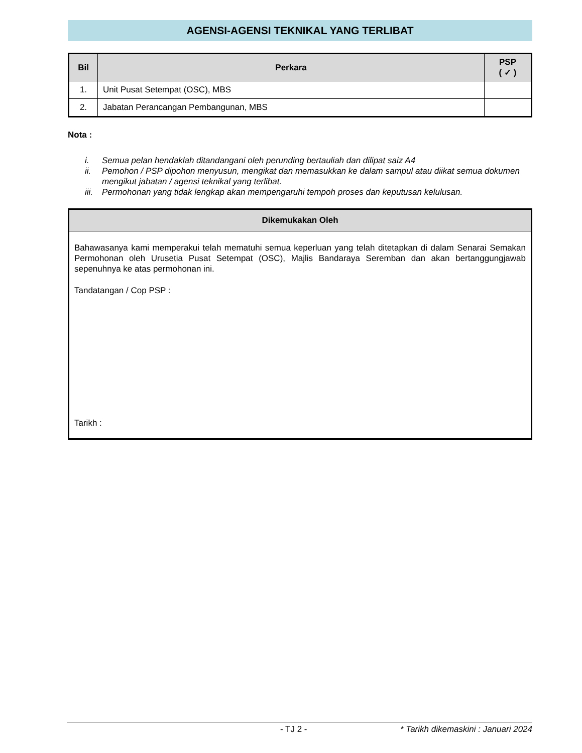AGENSI-AGENSI TEKNIKAL YANG TERLIBAT
| Bil | Perkara | PSP ( ✓ ) |
| --- | --- | --- |
| 1. | Unit Pusat Setempat (OSC), MBS | |
| 2. | Jabatan Perancangan Pembangunan, MBS | |
Nota :
i. Semua pelan hendaklah ditandangani oleh perunding bertauliah dan dilipat saiz A4
ii. Pemohon / PSP dipohon menyusun, mengikat dan memasukkan ke dalam sampul atau diikat semua dokumen mengikut jabatan / agensi teknikal yang terlibat.
iii. Permohonan yang tidak lengkap akan mempengaruhi tempoh proses dan keputusan kelulusan.
Dikemukakan Oleh
Bahawasanya kami memperakui telah mematuhi semua keperluan yang telah ditetapkan di dalam Senarai Semakan Permohonan oleh Urusetia Pusat Setempat (OSC), Majlis Bandaraya Seremban dan akan bertanggungjawab sepenuhnya ke atas permohonan ini.
Tandatangan / Cop PSP :
Tarikh :
- TJ 2 - * Tarikh dikemaskini : Januari 2024